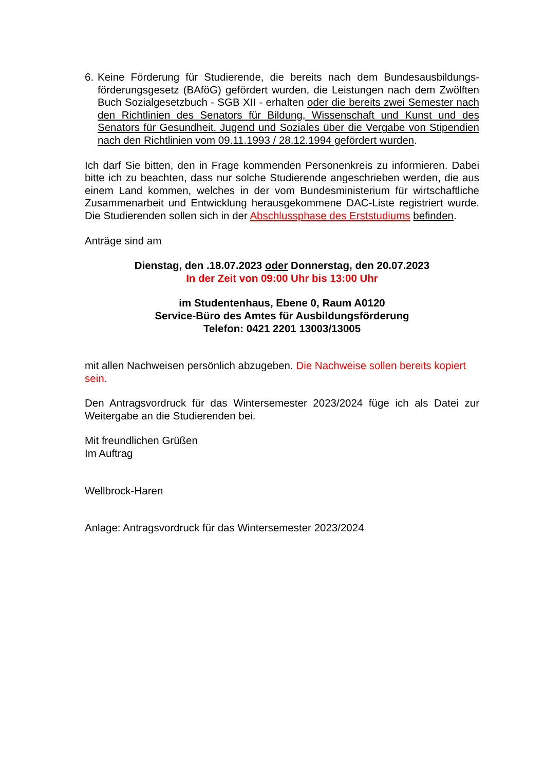6. Keine Förderung für Studierende, die bereits nach dem Bundesausbildungs­förderungsgesetz (BAföG) gefördert wurden, die Leistungen nach dem Zwölften Buch Sozialgesetzbuch - SGB XII - erhalten oder die bereits zwei Semester nach den Richtlinien des Senators für Bildung, Wissenschaft und Kunst und des Senators für Gesundheit, Jugend und Soziales über die Vergabe von Stipendien nach den Richtlinien vom 09.11.1993 / 28.12.1994 gefördert wurden.
Ich darf Sie bitten, den in Frage kommenden Personenkreis zu informieren. Dabei bitte ich zu beachten, dass nur solche Studierende angeschrieben werden, die aus einem Land kommen, welches in der vom Bundesministerium für wirtschaftliche Zusammenarbeit und Entwicklung herausgekommene DAC-Liste registriert wurde. Die Studierenden sollen sich in der Abschlussphase des Erststudiums befinden.
Anträge sind am
Dienstag, den .18.07.2023 oder Donnerstag, den 20.07.2023
In der Zeit von 09:00 Uhr bis 13:00 Uhr
im Studentenhaus, Ebene 0, Raum A0120
Service-Büro des Amtes für Ausbildungsförderung
Telefon: 0421 2201 13003/13005
mit allen Nachweisen persönlich abzugeben. Die Nachweise sollen bereits kopiert sein.
Den Antragsvordruck für das Wintersemester 2023/2024 füge ich als Datei zur Weitergabe an die Studierenden bei.
Mit freundlichen Grüßen
Im Auftrag
Wellbrock-Haren
Anlage: Antragsvordruck für das Wintersemester 2023/2024